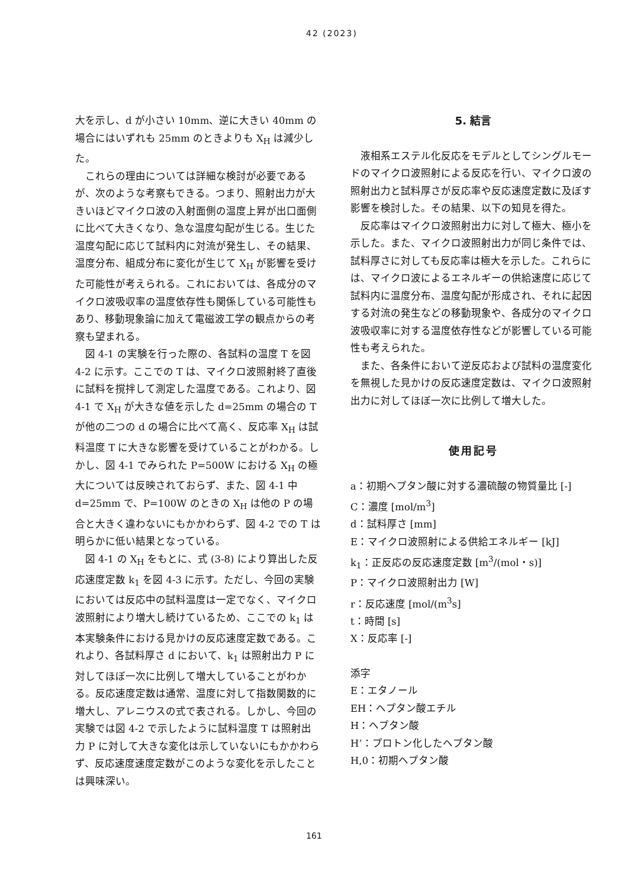42 (2023)
大を示し、d が小さい 10mm、逆に大きい 40mm の場合にはいずれも 25mm のときよりも X<sub>H</sub> は減少した。
これらの理由については詳細な検討が必要であるが、次のような考察もできる。つまり、照射出力が大きいほどマイクロ波の入射面側の温度上昇が出口面側に比べて大きくなり、急な温度勾配が生じる。生じた温度勾配に応じて試料内に対流が発生し、その結果、温度分布、組成分布に変化が生じて X<sub>H</sub> が影響を受けた可能性が考えられる。これにおいては、各成分のマイクロ波吸収率の温度依存性も関係している可能性もあり、移動現象論に加えて電磁波工学の観点からの考察も望まれる。
図 4-1 の実験を行った際の、各試料の温度 T を図 4-2 に示す。ここでの T は、マイクロ波照射終了直後に試料を撹拌して測定した温度である。これより、図 4-1 で X<sub>H</sub> が大きな値を示した d=25mm の場合の T が他の二つの d の場合に比べて高く、反応率 X<sub>H</sub> は試料温度 T に大きな影響を受けていることがわかる。しかし、図 4-1 でみられた P=500W における X<sub>H</sub> の極大については反映されておらず、また、図 4-1 中 d=25mm で、P=100W のときの X<sub>H</sub> は他の P の場合と大きく違わないにもかかわらず、図 4-2 での T は明らかに低い結果となっている。
図 4-1 の X<sub>H</sub> をもとに、式 (3-8) により算出した反応速度定数 k<sub>1</sub> を図 4-3 に示す。ただし、今回の実験においては反応中の試料温度は一定でなく、マイクロ波照射により増大し続けているため、ここでの k<sub>1</sub> は本実験条件における見かけの反応速度定数である。これより、各試料厚さ d において、k<sub>1</sub> は照射出力 P に対してほぼ一次に比例して増大していることがわかる。反応速度定数は通常、温度に対して指数関数的に増大し、アレニウスの式で表される。しかし、今回の実験では図 4-2 で示したように試料温度 T は照射出力 P に対して大きな変化は示していないにもかかわらず、反応速度速度定数がこのような変化を示したことは興味深い。
5. 結言
液相系エステル化反応をモデルとしてシングルモードのマイクロ波照射による反応を行い、マイクロ波の照射出力と試料厚さが反応率や反応速度定数に及ぼす影響を検討した。その結果、以下の知見を得た。
反応率はマイクロ波照射出力に対して極大、極小を示した。また、マイクロ波照射出力が同じ条件では、試料厚さに対しても反応率は極大を示した。これらには、マイクロ波によるエネルギーの供給速度に応じて試料内に温度分布、温度勾配が形成され、それに起因する対流の発生などの移動現象や、各成分のマイクロ波吸収率に対する温度依存性などが影響している可能性も考えられた。
また、各条件において逆反応および試料の温度変化を無視した見かけの反応速度定数は、マイクロ波照射出力に対してほぼ一次に比例して増大した。
使用記号
a：初期ヘプタン酸に対する濃硫酸の物質量比 [-]
C：濃度 [mol/m<sup>3</sup>]
d：試料厚さ [mm]
E：マイクロ波照射による供給エネルギー [kJ]
k<sub>1</sub>：正反応の反応速度定数 [m<sup>3</sup>/(mol・s)]
P：マイクロ波照射出力 [W]
r：反応速度 [mol/(m<sup>3</sup>s]
t：時間 [s]
X：反応率 [-]
添字
E：エタノール
EH：ヘプタン酸エチル
H：ヘプタン酸
H’：プロトン化したヘプタン酸
H,0：初期ヘプタン酸
161